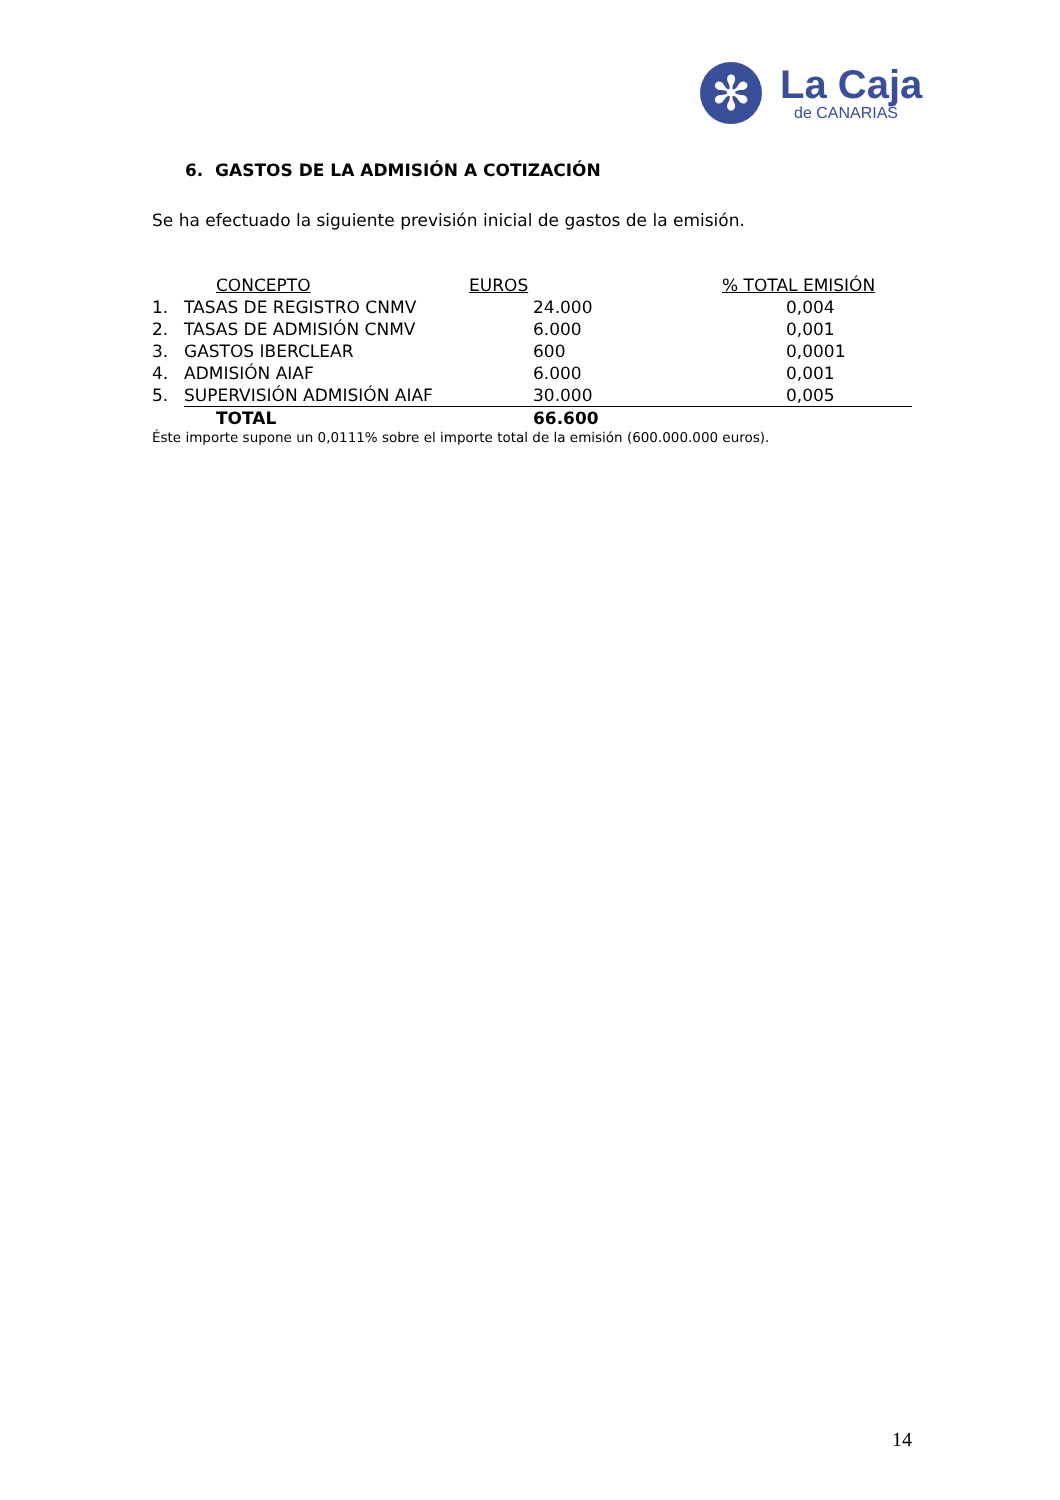✻
La Caja
de CANARIAS
6. GASTOS DE LA ADMISIÓN A COTIZACIÓN
Se ha efectuado la siguiente previsión inicial de gastos de la emisión.
| | CONCEPTO | EUROS | % TOTAL EMISIÓN |
| --- | --- | --- | --- |
| 1. | TASAS DE REGISTRO CNMV | 24.000 | 0,004 |
| 2. | TASAS DE ADMISIÓN CNMV | 6.000 | 0,001 |
| 3. | GASTOS IBERCLEAR | 600 | 0,0001 |
| 4. | ADMISIÓN AIAF | 6.000 | 0,001 |
| 5. | SUPERVISIÓN ADMISIÓN AIAF | 30.000 | 0,005 |
| | TOTAL | 66.600 | |
Éste importe supone un 0,0111% sobre el importe total de la emisión (600.000.000 euros).
14